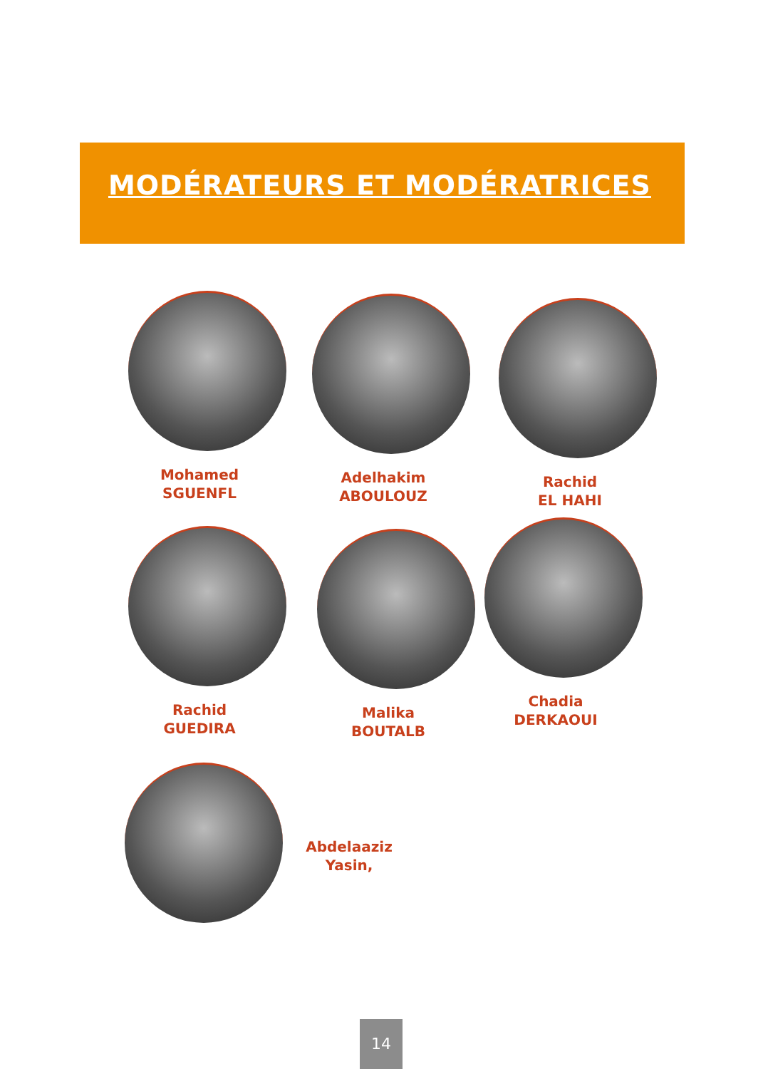MODÉRATEURS ET MODÉRATRICES
Mohamed
SGUENFL
Adelhakim
ABOULOUZ
Rachid
EL HAHI
Rachid
GUEDIRA
Malika
BOUTALB
Chadia
DERKAOUI
Abdelaaziz
Yasin,
14